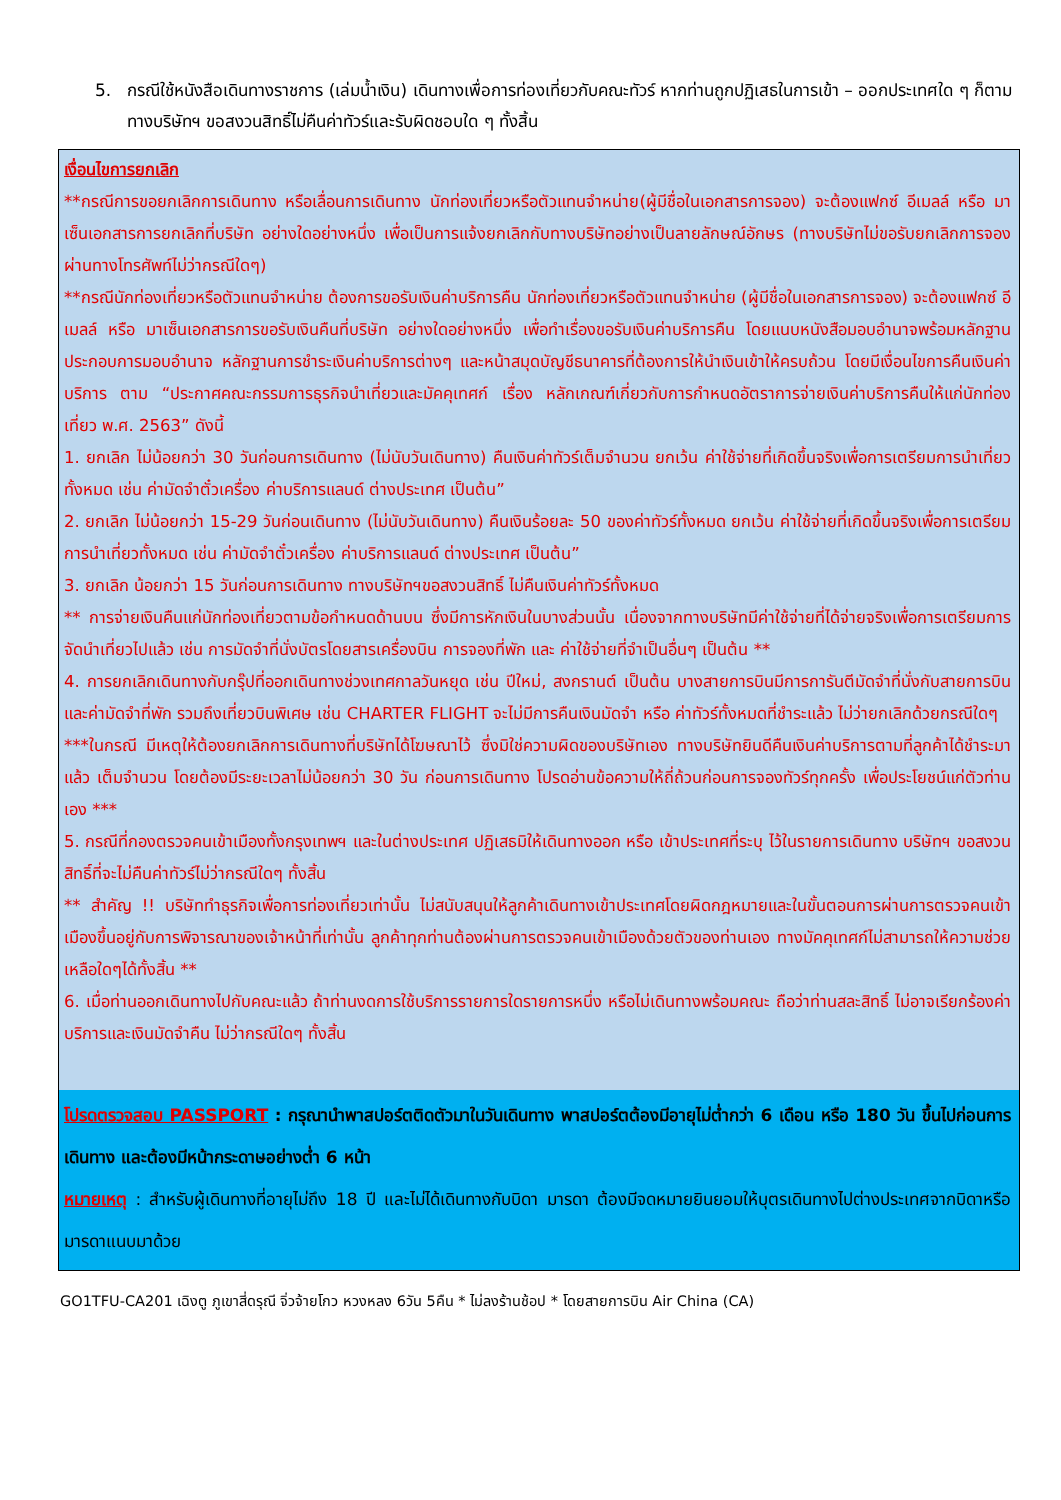5. กรณีใช้หนังสือเดินทางราชการ (เล่มน้ำเงิน) เดินทางเพื่อการท่องเที่ยวกับคณะทัวร์ หากท่านถูกปฏิเสธในการเข้า – ออกประเทศใด ๆ ก็ตาม ทางบริษัทฯ ขอสงวนสิทธิ์ไม่คืนค่าทัวร์และรับผิดชอบใด ๆ ทั้งสิ้น
เงื่อนไขการยกเลิก
**กรณีการขอยกเลิกการเดินทาง หรือเลื่อนการเดินทาง นักท่องเที่ยวหรือตัวแทนจำหน่าย(ผู้มีชื่อในเอกสารการจอง) จะต้องแฟกซ์ อีเมลล์ หรือ มาเซ็นเอกสารการยกเลิกที่บริษัท อย่างใดอย่างหนึ่ง เพื่อเป็นการแจ้งยกเลิกกับทางบริษัทอย่างเป็นลายลักษณ์อักษร (ทางบริษัทไม่ขอรับยกเลิกการจอง ผ่านทางโทรศัพท์ไม่ว่ากรณีใดๆ)
**กรณีนักท่องเที่ยวหรือตัวแทนจำหน่าย ต้องการขอรับเงินค่าบริการคืน นักท่องเที่ยวหรือตัวแทนจำหน่าย (ผู้มีชื่อในเอกสารการจอง) จะต้องแฟกซ์ อีเมลล์ หรือ มาเซ็นเอกสารการขอรับเงินคืนที่บริษัท อย่างใดอย่างหนึ่ง เพื่อทำเรื่องขอรับเงินค่าบริการคืน โดยแนบหนังสือมอบอำนาจพร้อมหลักฐานประกอบการมอบอำนาจ หลักฐานการชำระเงินค่าบริการต่างๆ และหน้าสมุดบัญชีธนาคารที่ต้องการให้นำเงินเข้าให้ครบถ้วน โดยมีเงื่อนไขการคืนเงินค่าบริการ ตาม “ประกาศคณะกรรมการธุรกิจนำเที่ยวและมัคคุเทศก์ เรื่อง หลักเกณฑ์เกี่ยวกับการกำหนดอัตราการจ่ายเงินค่าบริการคืนให้แก่นักท่องเที่ยว พ.ศ. 2563” ดังนี้
1. ยกเลิก ไม่น้อยกว่า 30 วันก่อนการเดินทาง (ไม่นับวันเดินทาง) คืนเงินค่าทัวร์เต็มจำนวน ยกเว้น ค่าใช้จ่ายที่เกิดขึ้นจริงเพื่อการเตรียมการนำเที่ยว ทั้งหมด เช่น ค่ามัดจำตั๋วเครื่อง ค่าบริการแลนด์ ต่างประเทศ เป็นต้น”
2. ยกเลิก ไม่น้อยกว่า 15-29 วันก่อนเดินทาง (ไม่นับวันเดินทาง) คืนเงินร้อยละ 50 ของค่าทัวร์ทั้งหมด ยกเว้น ค่าใช้จ่ายที่เกิดขึ้นจริงเพื่อการเตรียมการนำเที่ยวทั้งหมด เช่น ค่ามัดจำตั๋วเครื่อง ค่าบริการแลนด์ ต่างประเทศ เป็นต้น”
3. ยกเลิก น้อยกว่า 15 วันก่อนการเดินทาง ทางบริษัทฯขอสงวนสิทธิ์ ไม่คืนเงินค่าทัวร์ทั้งหมด
** การจ่ายเงินคืนแก่นักท่องเที่ยวตามข้อกำหนดด้านบน ซึ่งมีการหักเงินในบางส่วนนั้น เนื่องจากทางบริษัทมีค่าใช้จ่ายที่ได้จ่ายจริงเพื่อการเตรียมการจัดนำเที่ยวไปแล้ว เช่น การมัดจำที่นั่งบัตรโดยสารเครื่องบิน การจองที่พัก และ ค่าใช้จ่ายที่จำเป็นอื่นๆ เป็นต้น **
4. การยกเลิกเดินทางกับกรุ๊ปที่ออกเดินทางช่วงเทศกาลวันหยุด เช่น ปีใหม่, สงกรานต์ เป็นต้น บางสายการบินมีการการันตีมัดจำที่นั่งกับสายการบินและค่ามัดจำที่พัก รวมถึงเที่ยวบินพิเศษ เช่น CHARTER FLIGHT จะไม่มีการคืนเงินมัดจำ หรือ ค่าทัวร์ทั้งหมดที่ชำระแล้ว ไม่ว่ายกเลิกด้วยกรณีใดๆ
***ในกรณี มีเหตุให้ต้องยกเลิกการเดินทางที่บริษัทได้โฆษณาไว้ ซึ่งมิใช่ความผิดของบริษัทเอง ทางบริษัทยินดีคืนเงินค่าบริการตามที่ลูกค้าได้ชำระมาแล้ว เต็มจำนวน โดยต้องมีระยะเวลาไม่น้อยกว่า 30 วัน ก่อนการเดินทาง โปรดอ่านข้อความให้ถี่ถ้วนก่อนการจองทัวร์ทุกครั้ง เพื่อประโยชน์แก่ตัวท่านเอง ***
5. กรณีที่กองตรวจคนเข้าเมืองทั้งกรุงเทพฯ และในต่างประเทศ ปฏิเสธมิให้เดินทางออก หรือ เข้าประเทศที่ระบุ ไว้ในรายการเดินทาง บริษัทฯ ขอสงวนสิทธิ์ที่จะไม่คืนค่าทัวร์ไม่ว่ากรณีใดๆ ทั้งสิ้น
** สำคัญ !! บริษัททำธุรกิจเพื่อการท่องเที่ยวเท่านั้น ไม่สนับสนุนให้ลูกค้าเดินทางเข้าประเทศโดยผิดกฎหมายและในขั้นตอนการผ่านการตรวจคนเข้าเมืองขึ้นอยู่กับการพิจารณาของเจ้าหน้าที่เท่านั้น ลูกค้าทุกท่านต้องผ่านการตรวจคนเข้าเมืองด้วยตัวของท่านเอง ทางมัคคุเทศก์ไม่สามารถให้ความช่วยเหลือใดๆได้ทั้งสิ้น **
6. เมื่อท่านออกเดินทางไปกับคณะแล้ว ถ้าท่านงดการใช้บริการรายการใดรายการหนึ่ง หรือไม่เดินทางพร้อมคณะ ถือว่าท่านสละสิทธิ์ ไม่อาจเรียกร้องค่าบริการและเงินมัดจำคืน ไม่ว่ากรณีใดๆ ทั้งสิ้น
โปรดตรวจสอบ PASSPORT : กรุณานำพาสปอร์ตติดตัวมาในวันเดินทาง พาสปอร์ตต้องมีอายุไม่ต่ำกว่า 6 เดือน หรือ 180 วัน ขึ้นไปก่อนการเดินทาง และต้องมีหน้ากระดาษอย่างต่ำ 6 หน้า
หมายเหตุ : สำหรับผู้เดินทางที่อายุไม่ถึง 18 ปี และไม่ได้เดินทางกับบิดา มารดา ต้องมีจดหมายยินยอมให้บุตรเดินทางไปต่างประเทศจากบิดาหรือมารดาแนบมาด้วย
GO1TFU-CA201 เฉิงตู ภูเขาสี่ดรุณี จิ่วจ้ายโกว หวงหลง 6วัน 5คืน * ไม่ลงร้านช้อป * โดยสายการบิน Air China (CA)